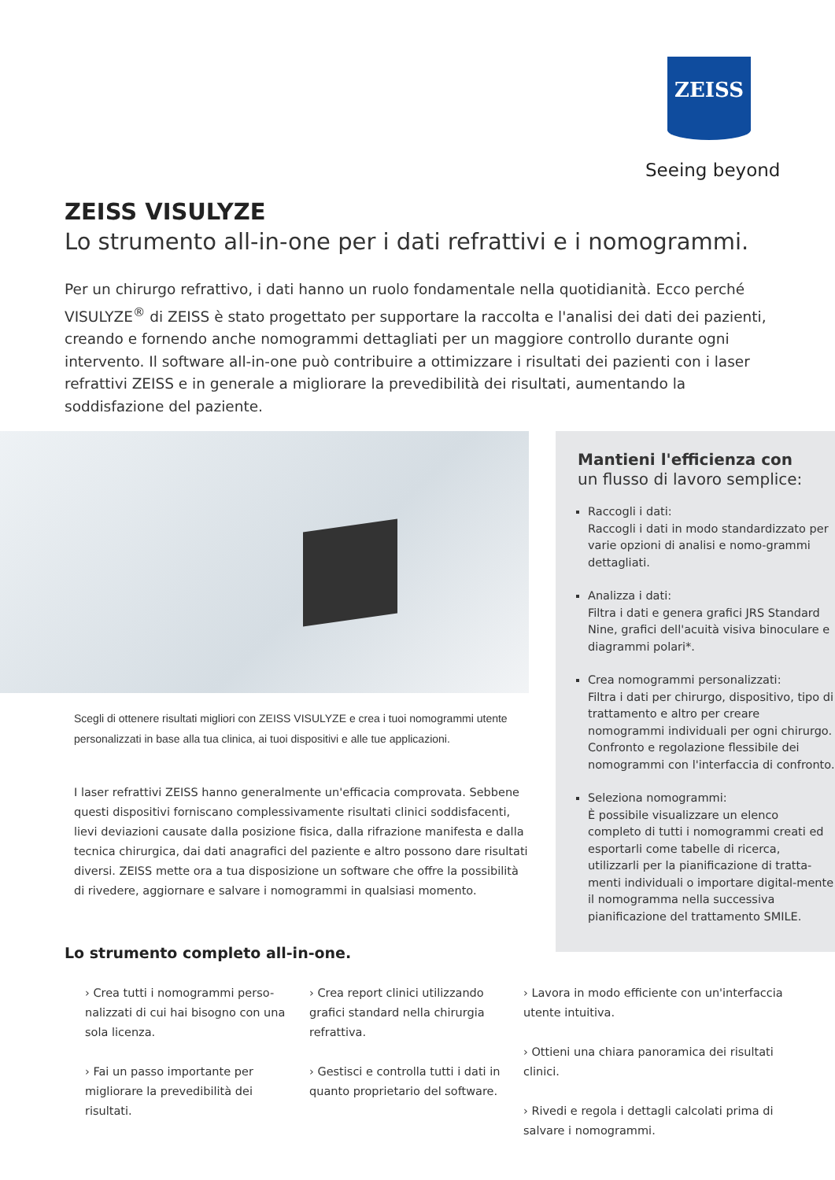ZEISS
Seeing beyond
ZEISS VISULYZE
Lo strumento all-in-one per i dati refrattivi e i nomogrammi.
Per un chirurgo refrattivo, i dati hanno un ruolo fondamentale nella quotidianità. Ecco perché VISULYZE<sup>®</sup> di ZEISS è stato progettato per supportare la raccolta e l'analisi dei dati dei pazienti, creando e fornendo anche nomogrammi dettagliati per un maggiore controllo durante ogni intervento. Il software all-in-one può contribuire a ottimizzare i risultati dei pazienti con i laser refrattivi ZEISS e in generale a migliorare la prevedibilità dei risultati, aumentando la soddisfazione del paziente.
Scegli di ottenere risultati migliori con ZEISS VISULYZE e crea i tuoi nomogrammi utente personalizzati in base alla tua clinica, ai tuoi dispositivi e alle tue applicazioni.
I laser refrattivi ZEISS hanno generalmente un'efficacia comprovata. Sebbene questi dispositivi forniscano complessivamente risultati clinici soddisfacenti, lievi deviazioni causate dalla posizione fisica, dalla rifrazione manifesta e dalla tecnica chirurgica, dai dati anagrafici del paziente e altro possono dare risultati diversi. ZEISS mette ora a tua disposizione un software che offre la possibilità di rivedere, aggiornare e salvare i nomogrammi in qualsiasi momento.
Mantieni l'efficienza con
un flusso di lavoro semplice:
Raccogli i dati:
Raccogli i dati in modo standardizzato per varie opzioni di analisi e nomo-grammi dettagliati.
Analizza i dati:
Filtra i dati e genera grafici JRS Standard Nine, grafici dell'acuità visiva binoculare e diagrammi polari*.
Crea nomogrammi personalizzati:
Filtra i dati per chirurgo, dispositivo, tipo di trattamento e altro per creare nomogrammi individuali per ogni chirurgo. Confronto e regolazione flessibile dei nomogrammi con l'interfaccia di confronto.
Seleziona nomogrammi:
È possibile visualizzare un elenco completo di tutti i nomogrammi creati ed esportarli come tabelle di ricerca, utilizzarli per la pianificazione di tratta-menti individuali o importare digital-mente il nomogramma nella successiva pianificazione del trattamento SMILE.
Lo strumento completo all-in-one.
› Crea tutti i nomogrammi perso-nalizzati di cui hai bisogno con una sola licenza.
› Fai un passo importante per migliorare la prevedibilità dei risultati.
› Crea report clinici utilizzando grafici standard nella chirurgia refrattiva.
› Gestisci e controlla tutti i dati in quanto proprietario del software.
› Lavora in modo efficiente con un'interfaccia utente intuitiva.
› Ottieni una chiara panoramica dei risultati clinici.
› Rivedi e regola i dettagli calcolati prima di salvare i nomogrammi.